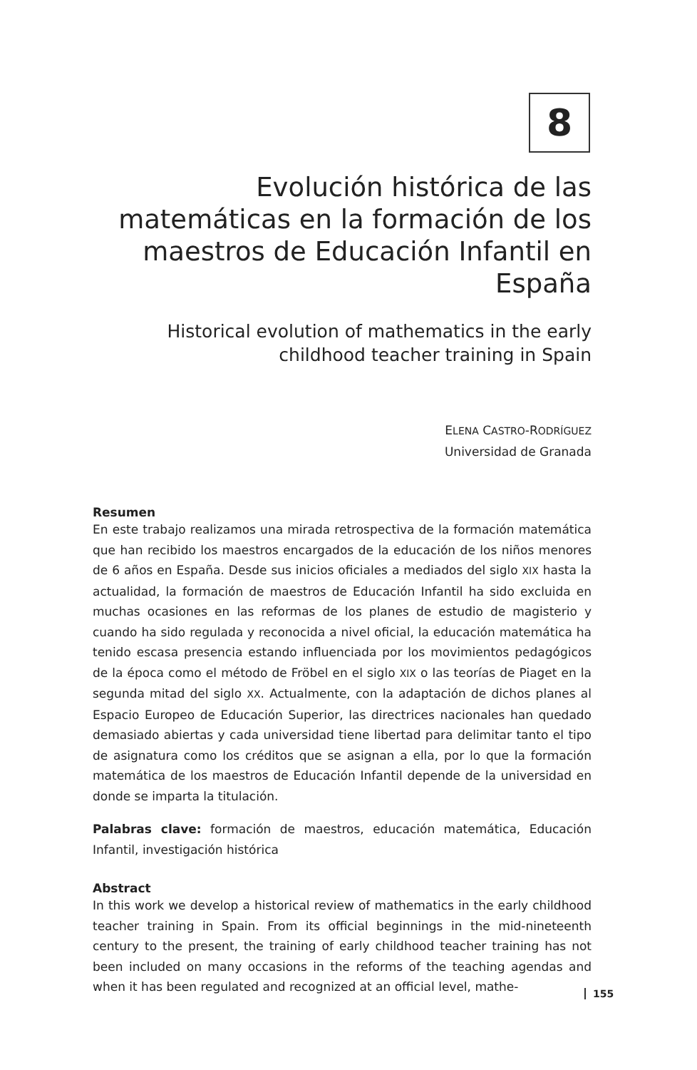8
Evolución histórica de las matemáticas en la formación de los maestros de Educación Infantil en España
Historical evolution of mathematics in the early childhood teacher training in Spain
ELENA CASTRO-RODRÍGUEZ
Universidad de Granada
Resumen
En este trabajo realizamos una mirada retrospectiva de la formación matemática que han recibido los maestros encargados de la educación de los niños menores de 6 años en España. Desde sus inicios oficiales a mediados del siglo XIX hasta la actualidad, la formación de maestros de Educación Infantil ha sido excluida en muchas ocasiones en las reformas de los planes de estudio de magisterio y cuando ha sido regulada y reconocida a nivel oficial, la educación matemática ha tenido escasa presencia estando influenciada por los movimientos pedagógicos de la época como el método de Fröbel en el siglo XIX o las teorías de Piaget en la segunda mitad del siglo XX. Actualmente, con la adaptación de dichos planes al Espacio Europeo de Educación Superior, las directrices nacionales han quedado demasiado abiertas y cada universidad tiene libertad para delimitar tanto el tipo de asignatura como los créditos que se asignan a ella, por lo que la formación matemática de los maestros de Educación Infantil depende de la universidad en donde se imparta la titulación.
Palabras clave: formación de maestros, educación matemática, Educación Infantil, investigación histórica
Abstract
In this work we develop a historical review of mathematics in the early childhood teacher training in Spain. From its official beginnings in the mid-nineteenth century to the present, the training of early childhood teacher training has not been included on many occasions in the reforms of the teaching agendas and when it has been regulated and recognized at an official level, mathe-
155